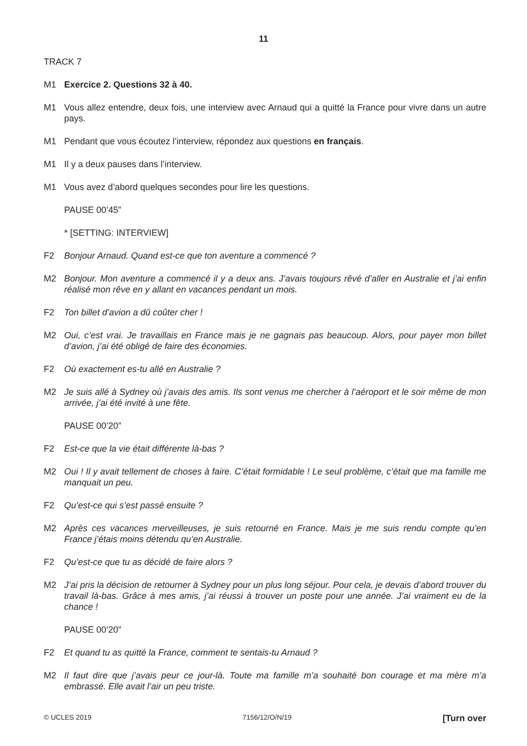11
TRACK 7
M1 Exercice 2. Questions 32 à 40.
M1 Vous allez entendre, deux fois, une interview avec Arnaud qui a quitté la France pour vivre dans un autre pays.
M1 Pendant que vous écoutez l’interview, répondez aux questions en français.
M1 Il y a deux pauses dans l’interview.
M1 Vous avez d’abord quelques secondes pour lire les questions.
PAUSE 00’45”
* [SETTING: INTERVIEW]
F2 Bonjour Arnaud. Quand est-ce que ton aventure a commencé ?
M2 Bonjour. Mon aventure a commencé il y a deux ans. J’avais toujours rêvé d’aller en Australie et j’ai enfin réalisé mon rêve en y allant en vacances pendant un mois.
F2 Ton billet d’avion a dû coûter cher !
M2 Oui, c’est vrai. Je travaillais en France mais je ne gagnais pas beaucoup. Alors, pour payer mon billet d’avion, j’ai été obligé de faire des économies.
F2 Où exactement es-tu allé en Australie ?
M2 Je suis allé à Sydney où j’avais des amis. Ils sont venus me chercher à l’aéroport et le soir même de mon arrivée, j’ai été invité à une fête.
PAUSE 00’20”
F2 Est-ce que la vie était différente là-bas ?
M2 Oui ! Il y avait tellement de choses à faire. C’était formidable ! Le seul problème, c’était que ma famille me manquait un peu.
F2 Qu’est-ce qui s’est passé ensuite ?
M2 Après ces vacances merveilleuses, je suis retourné en France. Mais je me suis rendu compte qu’en France j’étais moins détendu qu’en Australie.
F2 Qu’est-ce que tu as décidé de faire alors ?
M2 J’ai pris la décision de retourner à Sydney pour un plus long séjour. Pour cela, je devais d’abord trouver du travail là-bas. Grâce à mes amis, j’ai réussi à trouver un poste pour une année. J’ai vraiment eu de la chance !
PAUSE 00’20”
F2 Et quand tu as quitté la France, comment te sentais-tu Arnaud ?
M2 Il faut dire que j’avais peur ce jour-là. Toute ma famille m’a souhaité bon courage et ma mère m’a embrassé. Elle avait l’air un peu triste.
© UCLES 2019 7156/12/O/N/19 [Turn over